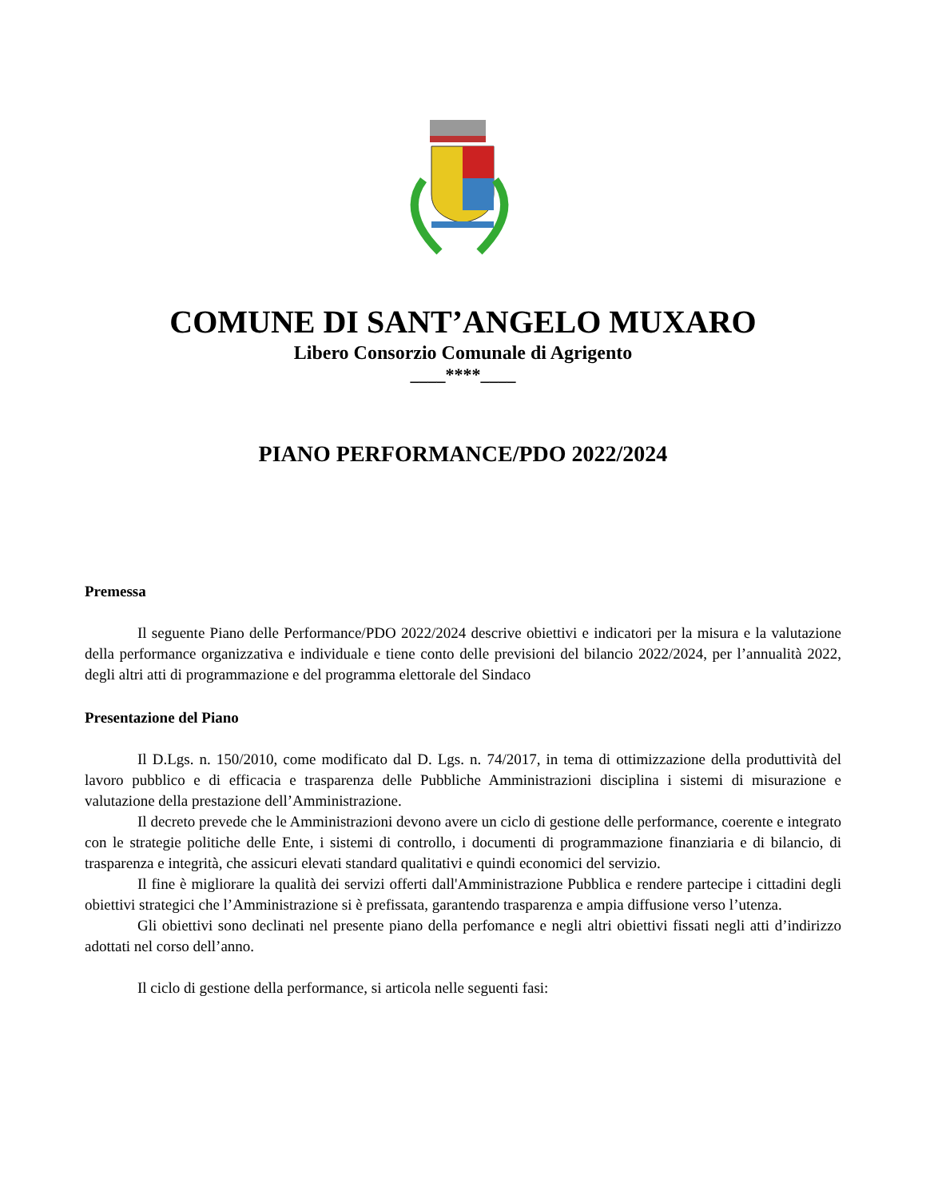COMUNE DI SANT’ANGELO MUXARO
Libero Consorzio Comunale di Agrigento
____****____
PIANO PERFORMANCE/PDO 2022/2024
Premessa
Il seguente Piano delle Performance/PDO 2022/2024 descrive obiettivi e indicatori per la misura e la valutazione della performance organizzativa e individuale e tiene conto delle previsioni del bilancio 2022/2024, per l’annualità 2022, degli altri atti di programmazione e del programma elettorale del Sindaco
Presentazione del Piano
Il D.Lgs. n. 150/2010, come modificato dal D. Lgs. n. 74/2017, in tema di ottimizzazione della produttività del lavoro pubblico e di efficacia e trasparenza delle Pubbliche Amministrazioni disciplina i sistemi di misurazione e valutazione della prestazione dell’Amministrazione.
Il decreto prevede che le Amministrazioni devono avere un ciclo di gestione delle performance, coerente e integrato con le strategie politiche delle Ente, i sistemi di controllo, i documenti di programmazione finanziaria e di bilancio, di trasparenza e integrità, che assicuri elevati standard qualitativi e quindi economici del servizio.
Il fine è migliorare la qualità dei servizi offerti dall'Amministrazione Pubblica e rendere partecipe i cittadini degli obiettivi strategici che l’Amministrazione si è prefissata, garantendo trasparenza e ampia diffusione verso l’utenza.
Gli obiettivi sono declinati nel presente piano della perfomance e negli altri obiettivi fissati negli atti d’indirizzo adottati nel corso dell’anno.
Il ciclo di gestione della performance, si articola nelle seguenti fasi: